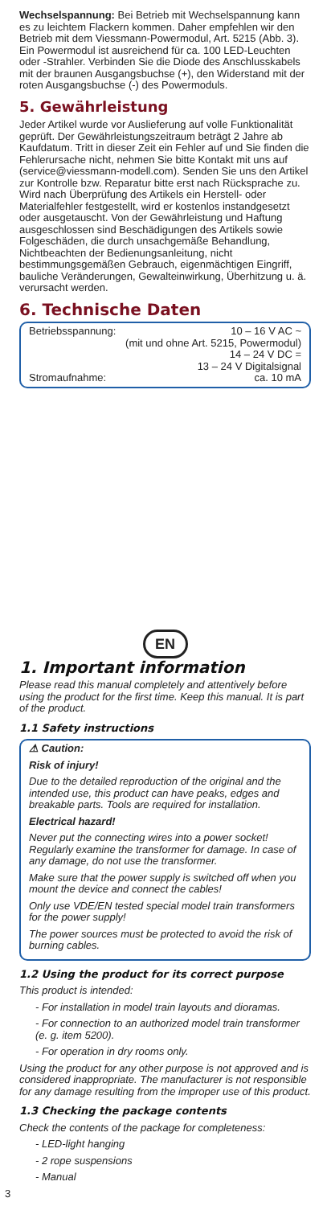Wechselspannung: Bei Betrieb mit Wechselspannung kann es zu leichtem Flackern kommen. Daher empfehlen wir den Betrieb mit dem Viessmann-Powermodul, Art. 5215 (Abb. 3). Ein Powermodul ist ausreichend für ca. 100 LED-Leuchten oder -Strahler. Verbinden Sie die Diode des Anschlusskabels mit der braunen Ausgangsbuchse (+), den Widerstand mit der roten Ausgangsbuchse (-) des Powermoduls.
5. Gewährleistung
Jeder Artikel wurde vor Auslieferung auf volle Funktionalität geprüft. Der Gewährleistungszeitraum beträgt 2 Jahre ab Kaufdatum. Tritt in dieser Zeit ein Fehler auf und Sie finden die Fehlerursache nicht, nehmen Sie bitte Kontakt mit uns auf (service@viessmann-modell.com). Senden Sie uns den Artikel zur Kontrolle bzw. Reparatur bitte erst nach Rücksprache zu. Wird nach Überprüfung des Artikels ein Herstell- oder Materialfehler festgestellt, wird er kostenlos instandgesetzt oder ausgetauscht. Von der Gewährleistung und Haftung ausgeschlossen sind Beschädigungen des Artikels sowie Folgeschäden, die durch unsachgemäße Behandlung, Nichtbeachten der Bedienungsanleitung, nicht bestimmungsgemäßen Gebrauch, eigenmächtigen Eingriff, bauliche Veränderungen, Gewalteinwirkung, Überhitzung u. ä. verursacht werden.
6. Technische Daten
| Betriebsspannung: | 10 – 16 V AC ~ |
| | (mit und ohne Art. 5215, Powermodul) |
| | 14 – 24 V DC = |
| | 13 – 24 V Digitalsignal |
| Stromaufnahme: | ca. 10 mA |
EN
1. Important information
Please read this manual completely and attentively before using the product for the first time. Keep this manual. It is part of the product.
1.1 Safety instructions
⚠ Caution:
Risk of injury!
Due to the detailed reproduction of the original and the intended use, this product can have peaks, edges and breakable parts. Tools are required for installation.
Electrical hazard!
Never put the connecting wires into a power socket! Regularly examine the transformer for damage. In case of any damage, do not use the transformer.
Make sure that the power supply is switched off when you mount the device and connect the cables!
Only use VDE/EN tested special model train transformers for the power supply!
The power sources must be protected to avoid the risk of burning cables.
1.2 Using the product for its correct purpose
This product is intended:
- For installation in model train layouts and dioramas.
- For connection to an authorized model train transformer (e. g. item 5200).
- For operation in dry rooms only.
Using the product for any other purpose is not approved and is considered inappropriate. The manufacturer is not responsible for any damage resulting from the improper use of this product.
1.3 Checking the package contents
Check the contents of the package for completeness:
- LED-light hanging
- 2 rope suspensions
- Manual
3